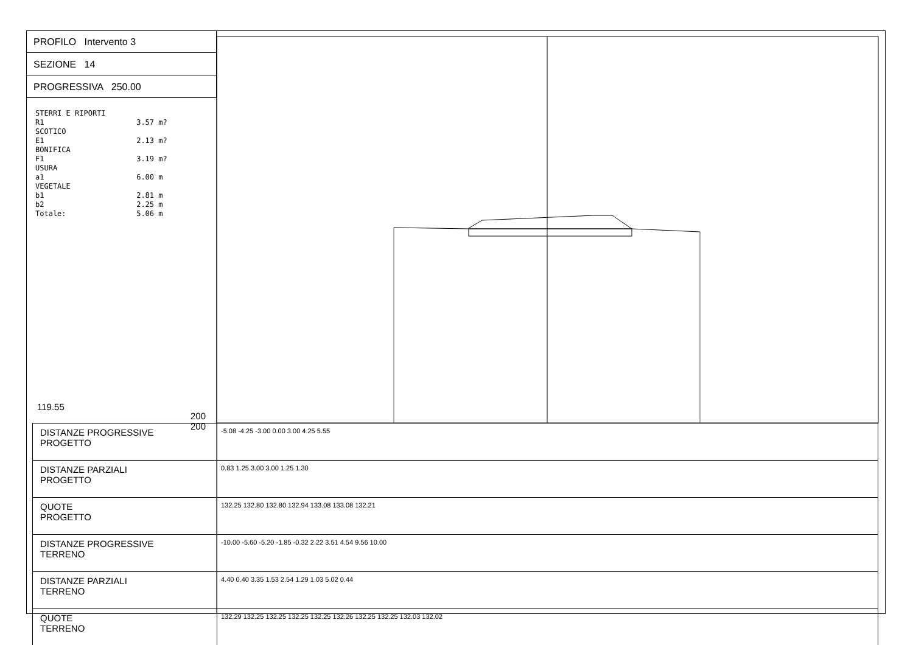PROFILO Intervento 3
SEZIONE 14
PROGRESSIVA 250.00
STERRI E RIPORTI R1 3.57 m? SCOTICO E1 2.13 m? BONIFICA F1 3.19 m? USURA a1 6.00 m VEGETALE b1 2.81 m b2 2.25 m Totale: 5.06 m
119.55
200 200
| DISTANZE PROGRESSIVE PROGETTO | -5.08 -4.25 -3.00 0.00 3.00 4.25 5.55 |
| DISTANZE PARZIALI PROGETTO | 0.83 1.25 3.00 3.00 1.25 1.30 |
| QUOTE PROGETTO | 132.25 132.80 132.80 132.94 133.08 133.08 132.21 |
| DISTANZE PROGRESSIVE TERRENO | -10.00 -5.60 -5.20 -1.85 -0.32 2.22 3.51 4.54 9.56 10.00 |
| DISTANZE PARZIALI TERRENO | 4.40 0.40 3.35 1.53 2.54 1.29 1.03 5.02 0.44 |
| QUOTE TERRENO | 132.29 132.25 132.25 132.25 132.25 132.26 132.25 132.25 132.03 132.02 |